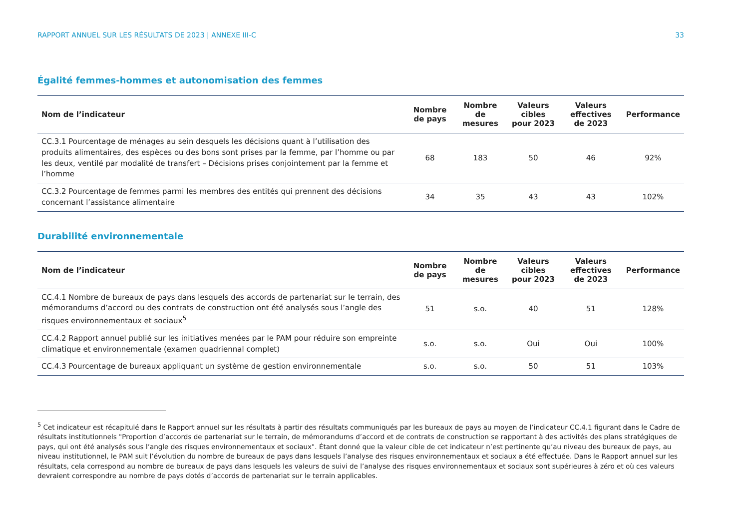RAPPORT ANNUEL SUR LES RÉSULTATS DE 2023 | ANNEXE III-C 33
Égalité femmes-hommes et autonomisation des femmes
| Nom de l’indicateur | Nombre de pays | Nombre de mesures | Valeurs cibles pour 2023 | Valeurs effectives de 2023 | Performance |
| --- | --- | --- | --- | --- | --- |
| CC.3.1 Pourcentage de ménages au sein desquels les décisions quant à l’utilisation des produits alimentaires, des espèces ou des bons sont prises par la femme, par l’homme ou par les deux, ventilé par modalité de transfert – Décisions prises conjointement par la femme et l’homme | 68 | 183 | 50 | 46 | 92% |
| CC.3.2 Pourcentage de femmes parmi les membres des entités qui prennent des décisions concernant l’assistance alimentaire | 34 | 35 | 43 | 43 | 102% |
Durabilité environnementale
| Nom de l’indicateur | Nombre de pays | Nombre de mesures | Valeurs cibles pour 2023 | Valeurs effectives de 2023 | Performance |
| --- | --- | --- | --- | --- | --- |
| CC.4.1 Nombre de bureaux de pays dans lesquels des accords de partenariat sur le terrain, des mémorandums d’accord ou des contrats de construction ont été analysés sous l’angle des risques environnementaux et sociaux<sup>5</sup> | 51 | s.o. | 40 | 51 | 128% |
| CC.4.2 Rapport annuel publié sur les initiatives menées par le PAM pour réduire son empreinte climatique et environnementale (examen quadriennal complet) | s.o. | s.o. | Oui | Oui | 100% |
| CC.4.3 Pourcentage de bureaux appliquant un système de gestion environnementale | s.o. | s.o. | 50 | 51 | 103% |
<sup>5</sup> Cet indicateur est récapitulé dans le Rapport annuel sur les résultats à partir des résultats communiqués par les bureaux de pays au moyen de l’indicateur CC.4.1 figurant dans le Cadre de résultats institutionnels "Proportion d’accords de partenariat sur le terrain, de mémorandums d’accord et de contrats de construction se rapportant à des activités des plans stratégiques de pays, qui ont été analysés sous l’angle des risques environnementaux et sociaux". Étant donné que la valeur cible de cet indicateur n’est pertinente qu’au niveau des bureaux de pays, au niveau institutionnel, le PAM suit l’évolution du nombre de bureaux de pays dans lesquels l’analyse des risques environnementaux et sociaux a été effectuée. Dans le Rapport annuel sur les résultats, cela correspond au nombre de bureaux de pays dans lesquels les valeurs de suivi de l’analyse des risques environnementaux et sociaux sont supérieures à zéro et où ces valeurs devraient correspondre au nombre de pays dotés d’accords de partenariat sur le terrain applicables.